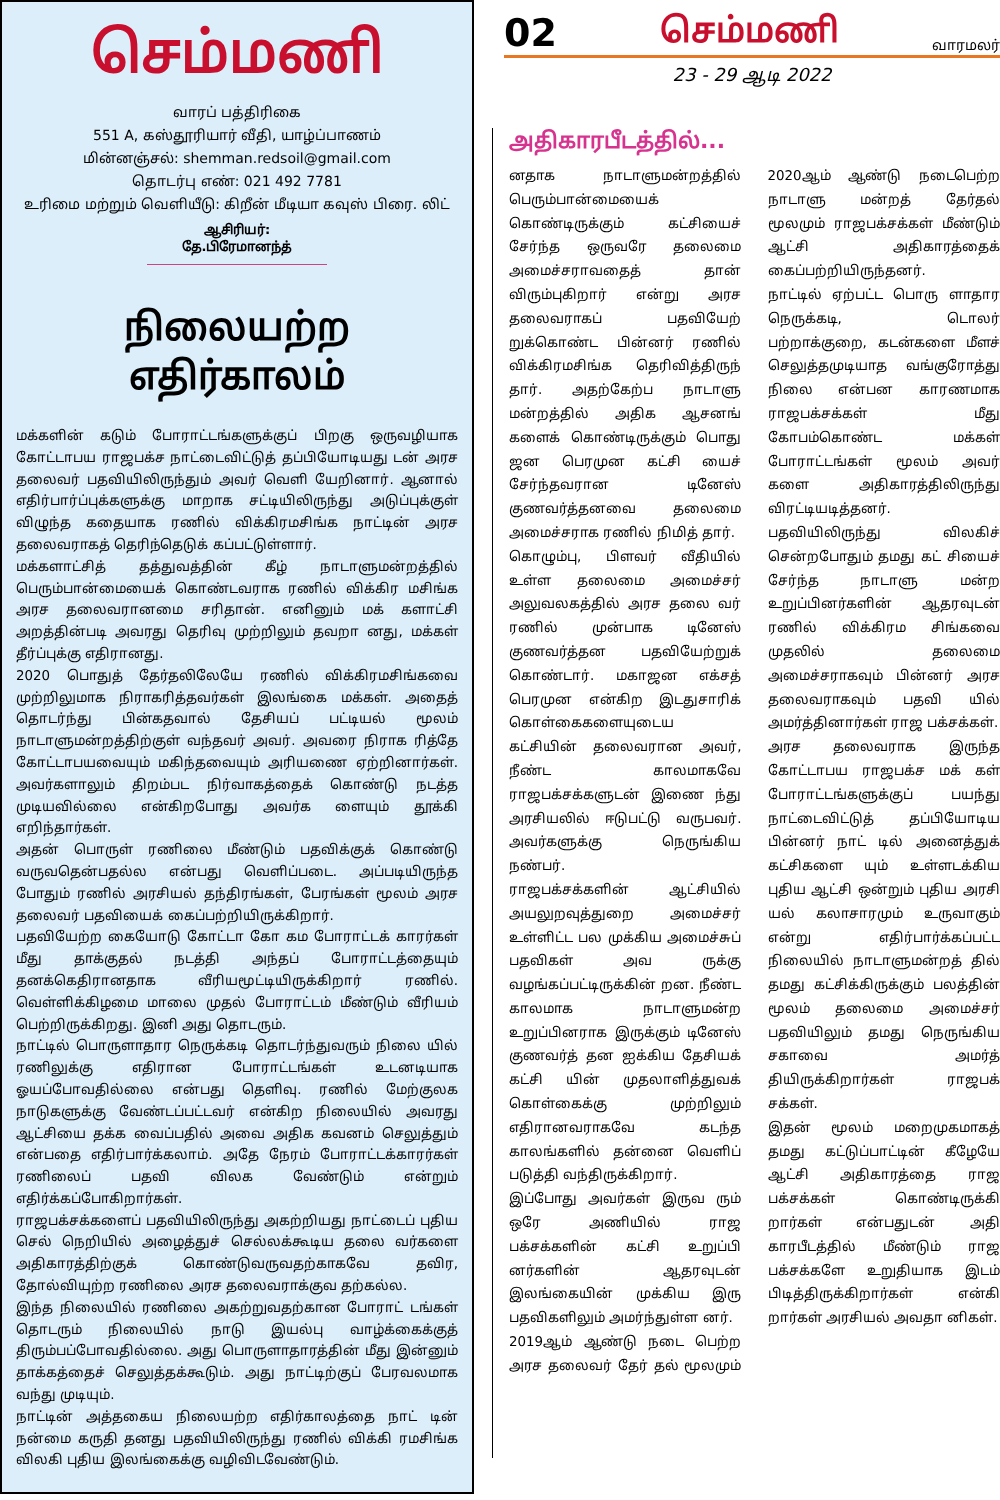செம்மணி
வாரப் பத்திரிகை
551 A, கஸ்தூரியார் வீதி, யாழ்ப்பாணம்
மின்னஞ்சல்: shemman.redsoil@gmail.com
தொடர்பு எண்: 021 492 7781
உரிமை மற்றும் வெளியீடு: கிறீன் மீடியா கவுஸ் பிரை. லிட்
ஆசிரியர்: தே.பிரேமானந்த்
நிலையற்ற எதிர்காலம்
மக்களின் கடும் போராட்டங்களுக்குப் பிறகு ஒருவழியாக கோட்டாபய ராஜபக்ச நாட்டைவிட்டுத் தப்பியோடியது டன் அரச தலைவர் பதவியிலிருந்தும் அவர் வெளி யேறினார். ஆனால் எதிர்பார்ப்புக்களுக்கு மாறாக சட்டியிலிருந்து அடுப்புக்குள் விழுந்த கதையாக ரணில் விக்கிரமசிங்க நாட்டின் அரச தலைவராகத் தெரிந்தெடுக் கப்பட்டுள்ளார்.
மக்களாட்சித் தத்துவத்தின் கீழ் நாடாளுமன்றத்தில் பெரும்பான்மையைக் கொண்டவராக ரணில் விக்கிர மசிங்க அரச தலைவரானமை சரிதான். எனினும் மக் களாட்சி அறத்தின்படி அவரது தெரிவு முற்றிலும் தவறா னது, மக்கள் தீர்ப்புக்கு எதிரானது.
2020 பொதுத் தேர்தலிலேயே ரணில் விக்கிரமசிங்கவை முற்றிலுமாக நிராகரித்தவர்கள் இலங்கை மக்கள். அதைத் தொடர்ந்து பின்கதவால் தேசியப் பட்டியல் மூலம் நாடாளுமன்றத்திற்குள் வந்தவர் அவர். அவரை நிராக ரித்தே கோட்டாபயவையும் மகிந்தவையும் அரியணை ஏற்றினார்கள். அவர்களாலும் திறம்பட நிர்வாகத்தைக் கொண்டு நடத்த முடியவில்லை என்கிறபோது அவர்க ளையும் தூக்கி எறிந்தார்கள்.
அதன் பொருள் ரணிலை மீண்டும் பதவிக்குக் கொண்டு வருவதென்பதல்ல என்பது வெளிப்படை. அப்படியிருந்த போதும் ரணில் அரசியல் தந்திரங்கள், பேரங்கள் மூலம் அரச தலைவர் பதவியைக் கைப்பற்றியிருக்கிறார்.
பதவியேற்ற கையோடு கோட்டா கோ கம போராட்டக் காரர்கள் மீது தாக்குதல் நடத்தி அந்தப் போராட்டத்தையும் தனக்கெதிரானதாக வீரியமூட்டியிருக்கிறார் ரணில். வெள்ளிக்கிழமை மாலை முதல் போராட்டம் மீண்டும் வீரியம் பெற்றிருக்கிறது. இனி அது தொடரும்.
நாட்டில் பொருளாதார நெருக்கடி தொடர்ந்துவரும் நிலை யில் ரணிலுக்கு எதிரான போராட்டங்கள் உடனடியாக ஓயப்போவதில்லை என்பது தெளிவு. ரணில் மேற்குலக நாடுகளுக்கு வேண்டப்பட்டவர் என்கிற நிலையில் அவரது ஆட்சியை தக்க வைப்பதில் அவை அதிக கவனம் செலுத்தும் என்பதை எதிர்பார்க்கலாம். அதே நேரம் போராட்டக்காரர்கள் ரணிலைப் பதவி விலக வேண்டும் என்றும் எதிர்க்கப்போகிறார்கள்.
ராஜபக்சக்களைப் பதவியிலிருந்து அகற்றியது நாட்டைப் புதிய செல் நெறியில் அழைத்துச் செல்லக்கூடிய தலை வர்களை அதிகாரத்திற்குக் கொண்டுவருவதற்காகவே தவிர, தோல்வியுற்ற ரணிலை அரச தலைவராக்குவ தற்கல்ல.
இந்த நிலையில் ரணிலை அகற்றுவதற்கான போராட் டங்கள் தொடரும் நிலையில் நாடு இயல்பு வாழ்க்கைக்குத் திரும்பப்போவதில்லை. அது பொருளாதாரத்தின் மீது இன்னும் தாக்கத்தைச் செலுத்தக்கூடும். அது நாட்டிற்குப் பேரவலமாக வந்து முடியும்.
நாட்டின் அத்தகைய நிலையற்ற எதிர்காலத்தை நாட் டின் நன்மை கருதி தனது பதவியிலிருந்து ரணில் விக்கி ரமசிங்க விலகி புதிய இலங்கைக்கு வழிவிடவேண்டும்.
02 செம்மணி வாரமலர்
23 - 29 ஆடி 2022
அதிகாரபீடத்தில்...
னதாக நாடாளுமன்றத்தில் பெரும்பான்மையைக் கொண்டிருக்கும் கட்சியைச் சேர்ந்த ஒருவரே தலைமை அமைச்சராவதைத் தான் விரும்புகிறார் என்று அரச தலைவராகப் பதவியேற் றுக்கொண்ட பின்னர் ரணில் விக்கிரமசிங்க தெரிவித்திருந் தார். அதற்கேற்ப நாடாளு மன்றத்தில் அதிக ஆசனங் களைக் கொண்டிருக்கும் பொது ஜன பெரமுன கட்சி யைச் சேர்ந்தவரான டினேஸ் குணவர்த்தனவை தலைமை அமைச்சராக ரணில் நிமித் தார்.
கொழும்பு, பிளவர் வீதியில் உள்ள தலைமை அமைச்சர் அலுவலகத்தில் அரச தலை வர் ரணில் முன்பாக டினேஸ் குணவர்த்தன பதவியேற்றுக் கொண்டார். மகாஜன எக்சத் பெரமுன என்கிற இடதுசாரிக் கொள்கைகளையுடைய கட்சியின் தலைவரான அவர், நீண்ட காலமாகவே ராஜபக்சக்களுடன் இணை ந்து அரசியலில் ஈடுபட்டு வருபவர். அவர்களுக்கு நெருங்கிய நண்பர்.
ராஜபக்சக்களின் ஆட்சியில் அயலுறவுத்துறை அமைச்சர் உள்ளிட்ட பல முக்கிய அமைச்சுப் பதவிகள் அவ ருக்கு வழங்கப்பட்டிருக்கின் றன. நீண்ட காலமாக நாடாளுமன்ற உறுப்பினராக இருக்கும் டினேஸ் குணவர்த் தன ஐக்கிய தேசியக் கட்சி யின் முதலாளித்துவக் கொள்கைக்கு முற்றிலும் எதிரானவராகவே கடந்த காலங்களில் தன்னை வெளிப் படுத்தி வந்திருக்கிறார்.
இப்போது அவர்கள் இருவ ரும் ஒரே அணியில் ராஜ பக்சக்களின் கட்சி உறுப்பி னர்களின் ஆதரவுடன் இலங்கையின் முக்கிய இரு பதவிகளிலும் அமர்ந்துள்ள னர்.
2019ஆம் ஆண்டு நடை பெற்ற அரச தலைவர் தேர் தல் மூலமும் 2020ஆம் ஆண்டு நடைபெற்ற நாடாளு மன்றத் தேர்தல் மூலமும் ராஜபக்சக்கள் மீண்டும் ஆட்சி அதிகாரத்தைக் கைப்பற்றியிருந்தனர்.
நாட்டில் ஏற்பட்ட பொரு ளாதார நெருக்கடி, டொலர் பற்றாக்குறை, கடன்களை மீளச் செலுத்தமுடியாத வங்குரோத்து நிலை என்பன காரணமாக ராஜபக்சக்கள் மீது கோபம்கொண்ட மக்கள் போராட்டங்கள் மூலம் அவர் களை அதிகாரத்திலிருந்து விரட்டியடித்தனர்.
பதவியிலிருந்து விலகிச் சென்றபோதும் தமது கட் சியைச் சேர்ந்த நாடாளு மன்ற உறுப்பினர்களின் ஆதரவுடன் ரணில் விக்கிரம சிங்கவை முதலில் தலைமை அமைச்சராகவும் பின்னர் அரச தலைவராகவும் பதவி யில் அமர்த்தினார்கள் ராஜ பக்சக்கள்.
அரச தலைவராக இருந்த கோட்டாபய ராஜபக்ச மக் கள் போராட்டங்களுக்குப் பயந்து நாட்டைவிட்டுத் தப்பியோடிய பின்னர் நாட் டில் அனைத்துக் கட்சிகளை யும் உள்ளடக்கிய புதிய ஆட்சி ஒன்றும் புதிய அரசி யல் கலாசாரமும் உருவாகும் என்று எதிர்பார்க்கப்பட்ட நிலையில் நாடாளுமன்றத் தில் தமது கட்சிக்கிருக்கும் பலத்தின் மூலம் தலைமை அமைச்சர் பதவியிலும் தமது நெருங்கிய சகாவை அமர்த் தியிருக்கிறார்கள் ராஜபக் சக்கள்.
இதன் மூலம் மறைமுகமாகத் தமது கட்டுப்பாட்டின் கீழேயே ஆட்சி அதிகாரத்தை ராஜ பக்சக்கள் கொண்டிருக்கி றார்கள் என்பதுடன் அதி காரபீடத்தில் மீண்டும் ராஜ பக்சக்களே உறுதியாக இடம் பிடித்திருக்கிறார்கள் என்கி றார்கள் அரசியல் அவதா னிகள்.